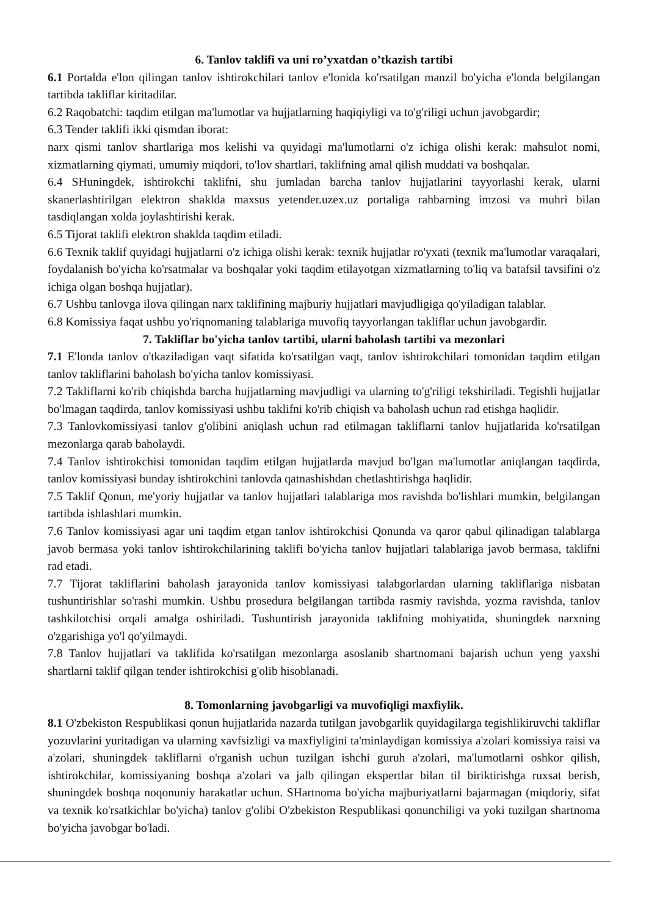6. Tanlov taklifi va uni ro’yxatdan o’tkazish tartibi
6.1 Portalda e'lon qilingan tanlov ishtirokchilari tanlov e'lonida ko'rsatilgan manzil bo'yicha e'londa belgilangan tartibda takliflar kiritadilar.
6.2 Raqobatchi: taqdim etilgan ma'lumotlar va hujjatlarning haqiqiyligi va to'g'riligi uchun javobgardir;
6.3 Tender taklifi ikki qismdan iborat:
narx qismi tanlov shartlariga mos kelishi va quyidagi ma'lumotlarni o'z ichiga olishi kerak: mahsulot nomi, xizmatlarning qiymati, umumiy miqdori, to'lov shartlari, taklifning amal qilish muddati va boshqalar.
6.4 SHuningdek, ishtirokchi taklifni, shu jumladan barcha tanlov hujjatlarini tayyorlashi kerak, ularni skanerlashtirilgan elektron shaklda maxsus yetender.uzex.uz portaliga rahbarning imzosi va muhri bilan tasdiqlangan xolda joylashtirishi kerak.
6.5 Tijorat taklifi elektron shaklda taqdim etiladi.
6.6 Texnik taklif quyidagi hujjatlarni o'z ichiga olishi kerak: texnik hujjatlar ro'yxati (texnik ma'lumotlar varaqalari, foydalanish bo'yicha ko'rsatmalar va boshqalar yoki taqdim etilayotgan xizmatlarning to'liq va batafsil tavsifini o'z ichiga olgan boshqa hujjatlar).
6.7 Ushbu tanlovga ilova qilingan narx taklifining majburiy hujjatlari mavjudligiga qo'yiladigan talablar.
6.8 Komissiya faqat ushbu yo'riqnomaning talablariga muvofiq tayyorlangan takliflar uchun javobgardir.
7. Takliflar bo'yicha tanlov tartibi, ularni baholash tartibi va mezonlari
7.1 E'londa tanlov o'tkaziladigan vaqt sifatida ko'rsatilgan vaqt, tanlov ishtirokchilari tomonidan taqdim etilgan tanlov takliflarini baholash bo'yicha tanlov komissiyasi.
7.2 Takliflarni ko'rib chiqishda barcha hujjatlarning mavjudligi va ularning to'g'riligi tekshiriladi. Tegishli hujjatlar bo'lmagan taqdirda, tanlov komissiyasi ushbu taklifni ko'rib chiqish va baholash uchun rad etishga haqlidir.
7.3 Tanlovkomissiyasi tanlov g'olibini aniqlash uchun rad etilmagan takliflarni tanlov hujjatlarida ko'rsatilgan mezonlarga qarab baholaydi.
7.4 Tanlov ishtirokchisi tomonidan taqdim etilgan hujjatlarda mavjud bo'lgan ma'lumotlar aniqlangan taqdirda, tanlov komissiyasi bunday ishtirokchini tanlovda qatnashishdan chetlashtirishga haqlidir.
7.5 Taklif Qonun, me'yoriy hujjatlar va tanlov hujjatlari talablariga mos ravishda bo'lishlari mumkin, belgilangan tartibda ishlashlari mumkin.
7.6 Tanlov komissiyasi agar uni taqdim etgan tanlov ishtirokchisi Qonunda va qaror qabul qilinadigan talablarga javob bermasa yoki tanlov ishtirokchilarining taklifi bo'yicha tanlov hujjatlari talablariga javob bermasa, taklifni rad etadi.
7.7 Tijorat takliflarini baholash jarayonida tanlov komissiyasi talabgorlardan ularning takliflariga nisbatan tushuntirishlar so'rashi mumkin. Ushbu prosedura belgilangan tartibda rasmiy ravishda, yozma ravishda, tanlov tashkilotchisi orqali amalga oshiriladi. Tushuntirish jarayonida taklifning mohiyatida, shuningdek narxning o'zgarishiga yo'l qo'yilmaydi.
7.8 Tanlov hujjatlari va taklifida ko'rsatilgan mezonlarga asoslanib shartnomani bajarish uchun yeng yaxshi shartlarni taklif qilgan tender ishtirokchisi g'olib hisoblanadi.
8. Tomonlarning javobgarligi va muvofiqligi maxfiylik.
8.1 O'zbekiston Respublikasi qonun hujjatlarida nazarda tutilgan javobgarlik quyidagilarga tegishlikiruvchi takliflar yozuvlarini yuritadigan va ularning xavfsizligi va maxfiyligini ta'minlaydigan komissiya a'zolari komissiya raisi va a'zolari, shuningdek takliflarni o'rganish uchun tuzilgan ishchi guruh a'zolari, ma'lumotlarni oshkor qilish, ishtirokchilar, komissiyaning boshqa a'zolari va jalb qilingan ekspertlar bilan til biriktirishga ruxsat berish, shuningdek boshqa noqonuniy harakatlar uchun. SHartnoma bo'yicha majburiyatlarni bajarmagan (miqdoriy, sifat va texnik ko'rsatkichlar bo'yicha) tanlov g'olibi O'zbekiston Respublikasi qonunchiligi va yoki tuzilgan shartnoma bo'yicha javobgar bo'ladi.